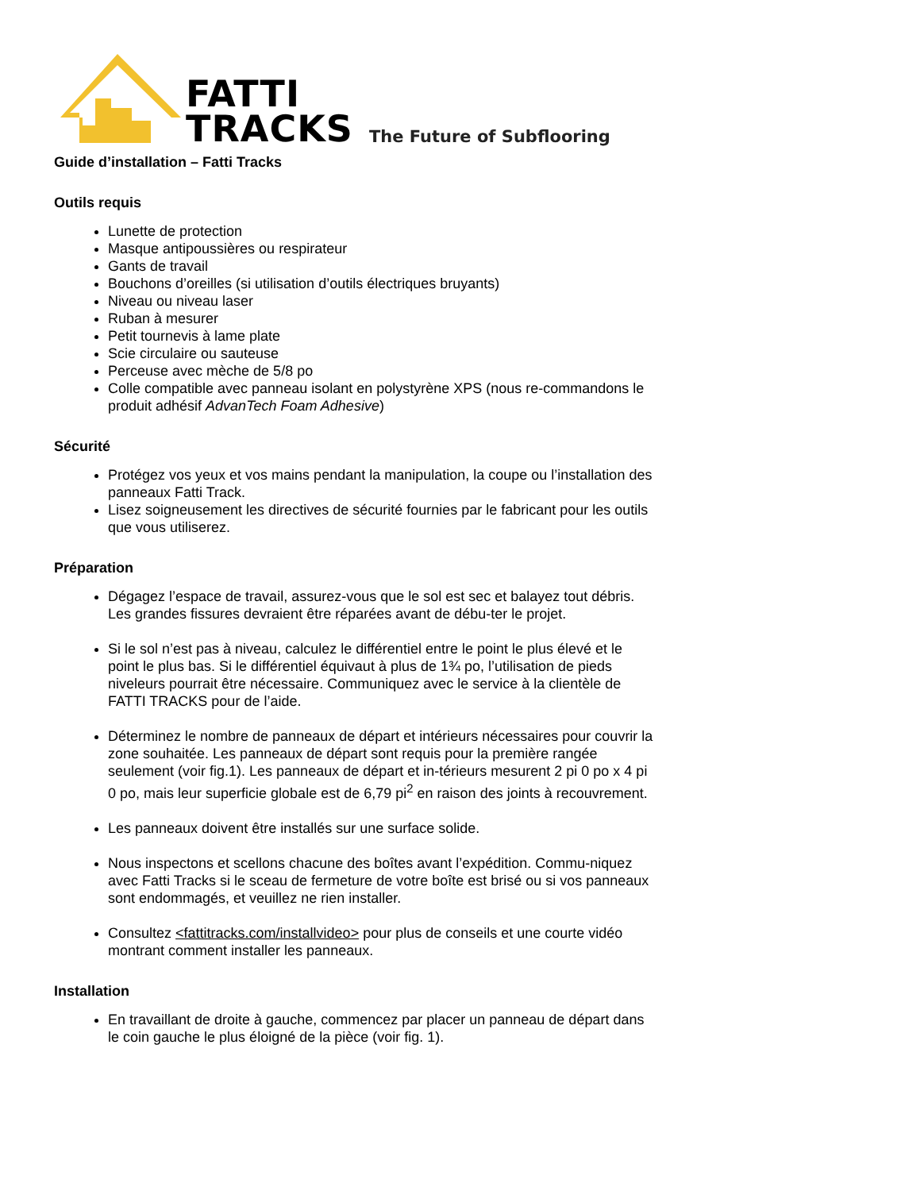FATTI
TRACKS
The Future of Subflooring
Guide d’installation – Fatti Tracks
Outils requis
Lunette de protection
Masque antipoussières ou respirateur
Gants de travail
Bouchons d’oreilles (si utilisation d’outils électriques bruyants)
Niveau ou niveau laser
Ruban à mesurer
Petit tournevis à lame plate
Scie circulaire ou sauteuse
Perceuse avec mèche de 5/8 po
Colle compatible avec panneau isolant en polystyrène XPS (nous re-commandons le produit adhésif AdvanTech Foam Adhesive)
Sécurité
Protégez vos yeux et vos mains pendant la manipulation, la coupe ou l’installation des panneaux Fatti Track.
Lisez soigneusement les directives de sécurité fournies par le fabricant pour les outils que vous utiliserez.
Préparation
Dégagez l’espace de travail, assurez-vous que le sol est sec et balayez tout débris. Les grandes fissures devraient être réparées avant de débu-ter le projet.
Si le sol n’est pas à niveau, calculez le différentiel entre le point le plus élevé et le point le plus bas. Si le différentiel équivaut à plus de 1¾ po, l’utilisation de pieds niveleurs pourrait être nécessaire. Communiquez avec le service à la clientèle de FATTI TRACKS pour de l’aide.
Déterminez le nombre de panneaux de départ et intérieurs nécessaires pour couvrir la zone souhaitée. Les panneaux de départ sont requis pour la première rangée seulement (voir fig.1). Les panneaux de départ et in-térieurs mesurent 2 pi 0 po x 4 pi 0 po, mais leur superficie globale est de 6,79 pi<sup>2</sup> en raison des joints à recouvrement.
Les panneaux doivent être installés sur une surface solide.
Nous inspectons et scellons chacune des boîtes avant l’expédition. Commu-niquez avec Fatti Tracks si le sceau de fermeture de votre boîte est brisé ou si vos panneaux sont endommagés, et veuillez ne rien installer.
Consultez <fattitracks.com/installvideo> pour plus de conseils et une courte vidéo montrant comment installer les panneaux.
Installation
En travaillant de droite à gauche, commencez par placer un panneau de départ dans le coin gauche le plus éloigné de la pièce (voir fig. 1).